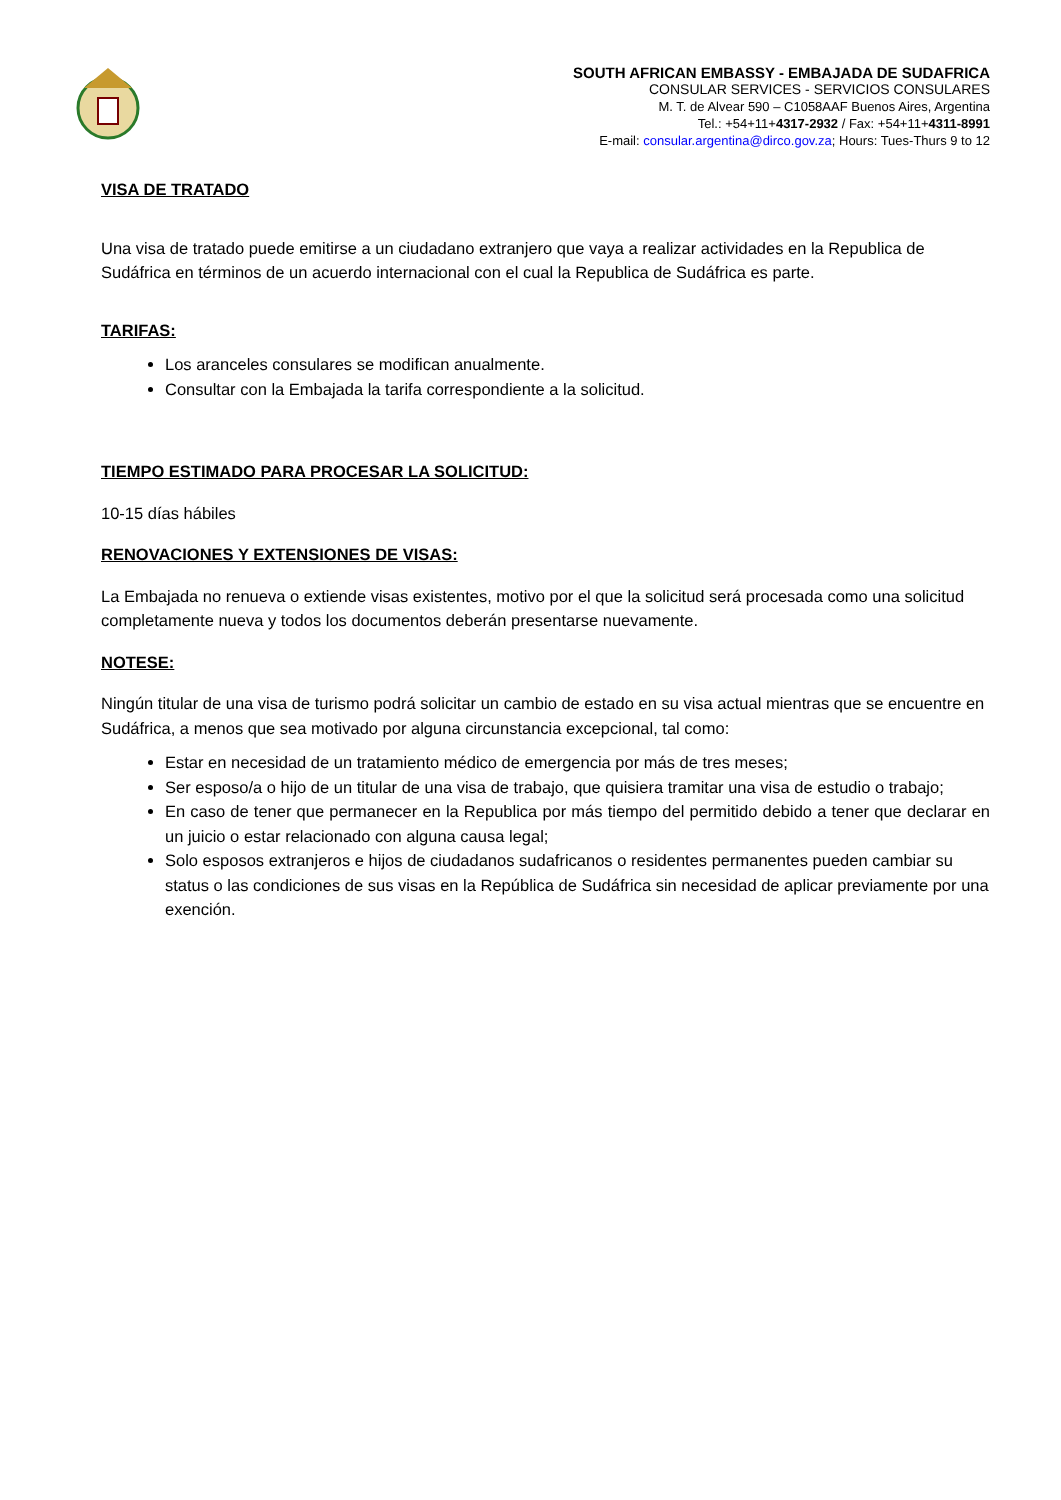SOUTH AFRICAN EMBASSY - EMBAJADA DE SUDAFRICA
CONSULAR SERVICES - SERVICIOS CONSULARES
M. T. de Alvear 590 – C1058AAF Buenos Aires, Argentina
Tel.: +54+11+4317-2932 / Fax: +54+11+4311-8991
E-mail: consular.argentina@dirco.gov.za; Hours: Tues-Thurs 9 to 12
VISA DE TRATADO
Una visa de tratado puede emitirse a un ciudadano extranjero que vaya a realizar actividades en la Republica de Sudáfrica en términos de un acuerdo internacional con el cual la Republica de Sudáfrica es parte.
TARIFAS:
Los aranceles consulares se modifican anualmente.
Consultar con la Embajada la tarifa correspondiente a la solicitud.
TIEMPO ESTIMADO PARA PROCESAR LA SOLICITUD:
10-15 días hábiles
RENOVACIONES Y EXTENSIONES DE VISAS:
La Embajada no renueva o extiende visas existentes, motivo por el que la solicitud será procesada como una solicitud completamente nueva y todos los documentos deberán presentarse nuevamente.
NOTESE:
Ningún titular de una visa de turismo podrá solicitar un cambio de estado en su visa actual mientras que se encuentre en Sudáfrica, a menos que sea motivado por alguna circunstancia excepcional, tal como:
Estar en necesidad de un tratamiento médico de emergencia por más de tres meses;
Ser esposo/a o hijo de un titular de una visa de trabajo, que quisiera tramitar una visa de estudio o trabajo;
En caso de tener que permanecer en la Republica por más tiempo del permitido debido a tener que declarar en un juicio o estar relacionado con alguna causa legal;
Solo esposos extranjeros e hijos de ciudadanos sudafricanos o residentes permanentes pueden cambiar su status o las condiciones de sus visas en la República de Sudáfrica sin necesidad de aplicar previamente por una exención.